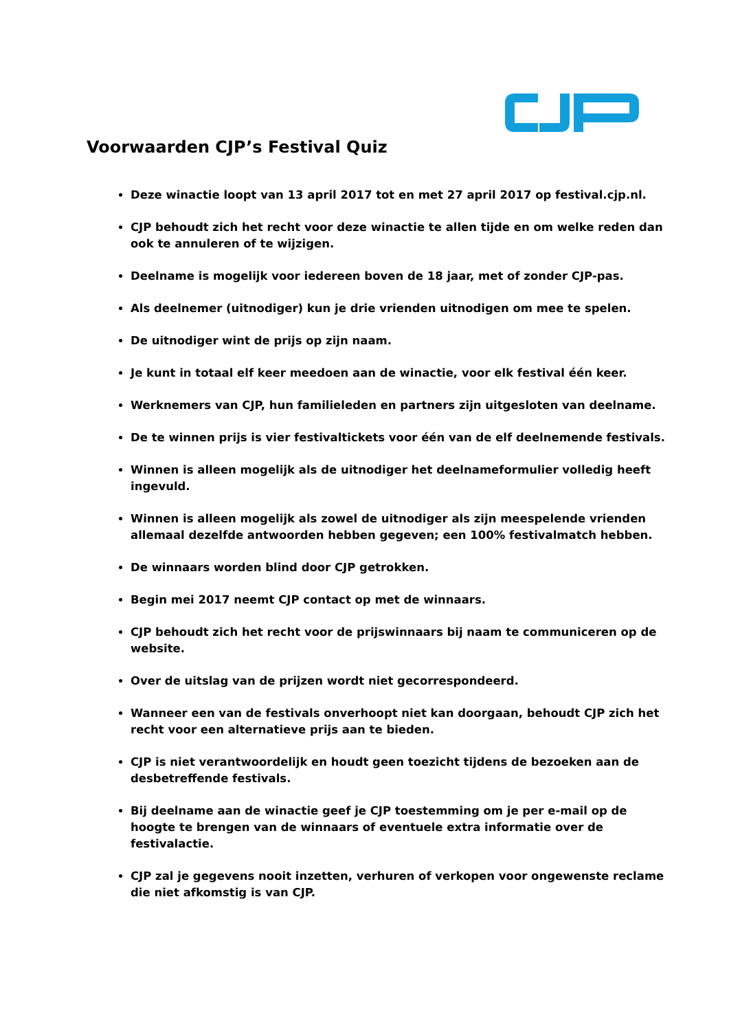Voorwaarden CJP’s Festival Quiz
Deze winactie loopt van 13 april 2017 tot en met 27 april 2017 op festival.cjp.nl.
CJP behoudt zich het recht voor deze winactie te allen tijde en om welke reden dan ook te annuleren of te wijzigen.
Deelname is mogelijk voor iedereen boven de 18 jaar, met of zonder CJP-pas.
Als deelnemer (uitnodiger) kun je drie vrienden uitnodigen om mee te spelen.
De uitnodiger wint de prijs op zijn naam.
Je kunt in totaal elf keer meedoen aan de winactie, voor elk festival één keer.
Werknemers van CJP, hun familieleden en partners zijn uitgesloten van deelname.
De te winnen prijs is vier festivaltickets voor één van de elf deelnemende festivals.
Winnen is alleen mogelijk als de uitnodiger het deelnameformulier volledig heeft ingevuld.
Winnen is alleen mogelijk als zowel de uitnodiger als zijn meespelende vrienden allemaal dezelfde antwoorden hebben gegeven; een 100% festivalmatch hebben.
De winnaars worden blind door CJP getrokken.
Begin mei 2017 neemt CJP contact op met de winnaars.
CJP behoudt zich het recht voor de prijswinnaars bij naam te communiceren op de website.
Over de uitslag van de prijzen wordt niet gecorrespondeerd.
Wanneer een van de festivals onverhoopt niet kan doorgaan, behoudt CJP zich het recht voor een alternatieve prijs aan te bieden.
CJP is niet verantwoordelijk en houdt geen toezicht tijdens de bezoeken aan de desbetreffende festivals.
Bij deelname aan de winactie geef je CJP toestemming om je per e-mail op de hoogte te brengen van de winnaars of eventuele extra informatie over de festivalactie.
CJP zal je gegevens nooit inzetten, verhuren of verkopen voor ongewenste reclame die niet afkomstig is van CJP.